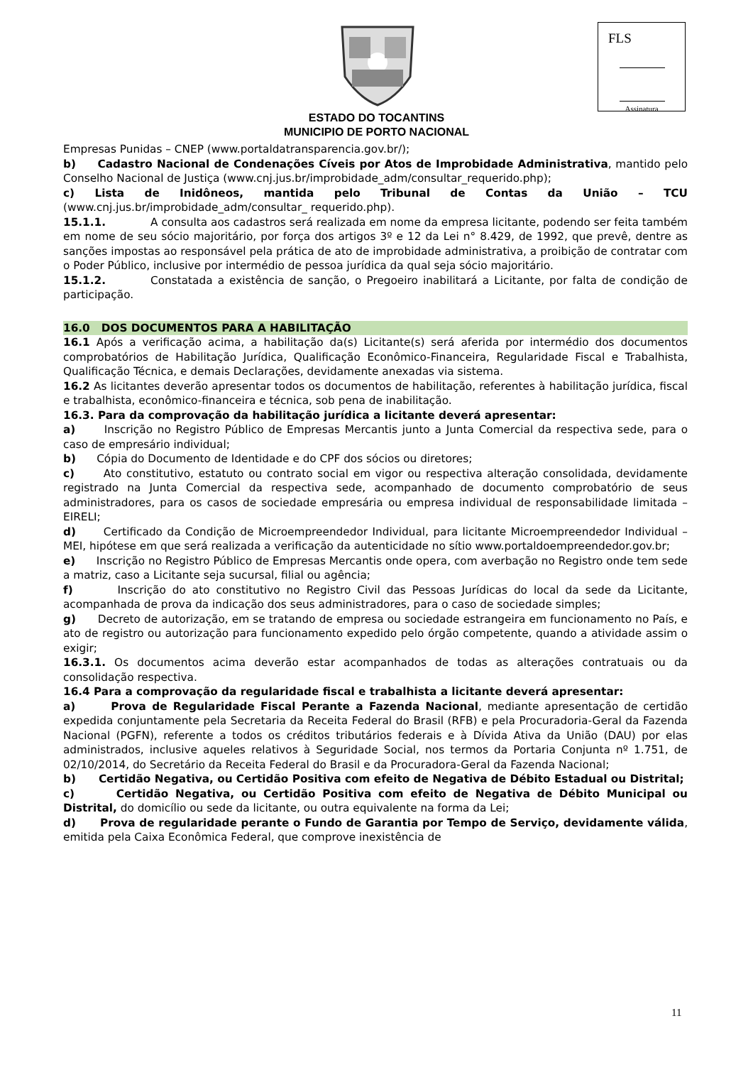FLS
Assinatura
ESTADO DO TOCANTINS
MUNICIPIO DE PORTO NACIONAL
Empresas Punidas – CNEP (www.portaldatransparencia.gov.br/);
b) Cadastro Nacional de Condenações Cíveis por Atos de Improbidade Administrativa, mantido pelo Conselho Nacional de Justiça (www.cnj.jus.br/improbidade_adm/consultar_requerido.php);
c) Lista de Inidôneos, mantida pelo Tribunal de Contas da União – TCU (www.cnj.jus.br/improbidade_adm/consultar_ requerido.php).
15.1.1. A consulta aos cadastros será realizada em nome da empresa licitante, podendo ser feita também em nome de seu sócio majoritário, por força dos artigos 3º e 12 da Lei n° 8.429, de 1992, que prevê, dentre as sanções impostas ao responsável pela prática de ato de improbidade administrativa, a proibição de contratar com o Poder Público, inclusive por intermédio de pessoa jurídica da qual seja sócio majoritário.
15.1.2. Constatada a existência de sanção, o Pregoeiro inabilitará a Licitante, por falta de condição de participação.
16.0 DOS DOCUMENTOS PARA A HABILITAÇÃO
16.1 Após a verificação acima, a habilitação da(s) Licitante(s) será aferida por intermédio dos documentos comprobatórios de Habilitação Jurídica, Qualificação Econômico-Financeira, Regularidade Fiscal e Trabalhista, Qualificação Técnica, e demais Declarações, devidamente anexadas via sistema.
16.2 As licitantes deverão apresentar todos os documentos de habilitação, referentes à habilitação jurídica, fiscal e trabalhista, econômico-financeira e técnica, sob pena de inabilitação.
16.3. Para da comprovação da habilitação jurídica a licitante deverá apresentar:
a) Inscrição no Registro Público de Empresas Mercantis junto a Junta Comercial da respectiva sede, para o caso de empresário individual;
b) Cópia do Documento de Identidade e do CPF dos sócios ou diretores;
c) Ato constitutivo, estatuto ou contrato social em vigor ou respectiva alteração consolidada, devidamente registrado na Junta Comercial da respectiva sede, acompanhado de documento comprobatório de seus administradores, para os casos de sociedade empresária ou empresa individual de responsabilidade limitada – EIRELI;
d) Certificado da Condição de Microempreendedor Individual, para licitante Microempreendedor Individual – MEI, hipótese em que será realizada a verificação da autenticidade no sítio www.portaldoempreendedor.gov.br;
e) Inscrição no Registro Público de Empresas Mercantis onde opera, com averbação no Registro onde tem sede a matriz, caso a Licitante seja sucursal, filial ou agência;
f) Inscrição do ato constitutivo no Registro Civil das Pessoas Jurídicas do local da sede da Licitante, acompanhada de prova da indicação dos seus administradores, para o caso de sociedade simples;
g) Decreto de autorização, em se tratando de empresa ou sociedade estrangeira em funcionamento no País, e ato de registro ou autorização para funcionamento expedido pelo órgão competente, quando a atividade assim o exigir;
16.3.1. Os documentos acima deverão estar acompanhados de todas as alterações contratuais ou da consolidação respectiva.
16.4 Para a comprovação da regularidade fiscal e trabalhista a licitante deverá apresentar:
a) Prova de Regularidade Fiscal Perante a Fazenda Nacional, mediante apresentação de certidão expedida conjuntamente pela Secretaria da Receita Federal do Brasil (RFB) e pela Procuradoria-Geral da Fazenda Nacional (PGFN), referente a todos os créditos tributários federais e à Dívida Ativa da União (DAU) por elas administrados, inclusive aqueles relativos à Seguridade Social, nos termos da Portaria Conjunta nº 1.751, de 02/10/2014, do Secretário da Receita Federal do Brasil e da Procuradora-Geral da Fazenda Nacional;
b) Certidão Negativa, ou Certidão Positiva com efeito de Negativa de Débito Estadual ou Distrital;
c) Certidão Negativa, ou Certidão Positiva com efeito de Negativa de Débito Municipal ou Distrital, do domicílio ou sede da licitante, ou outra equivalente na forma da Lei;
d) Prova de regularidade perante o Fundo de Garantia por Tempo de Serviço, devidamente válida, emitida pela Caixa Econômica Federal, que comprove inexistência de
11